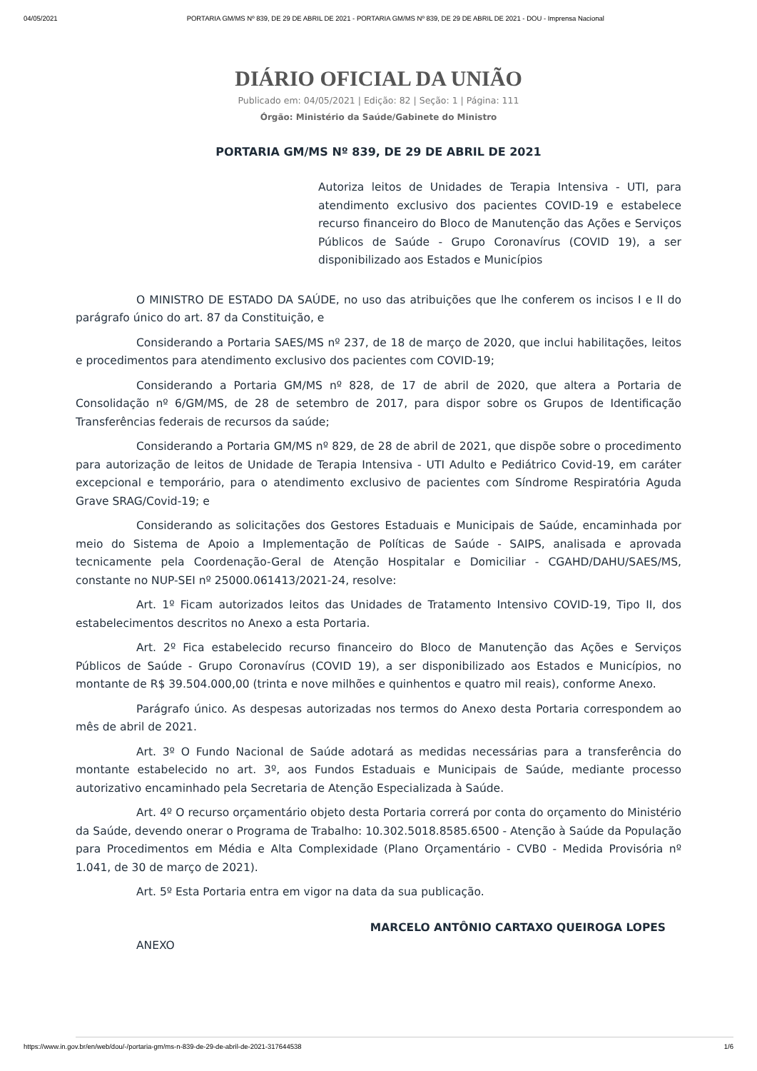04/05/2021 PORTARIA GM/MS Nº 839, DE 29 DE ABRIL DE 2021 - PORTARIA GM/MS Nº 839, DE 29 DE ABRIL DE 2021 - DOU - Imprensa Nacional
DIÁRIO OFICIAL DA UNIÃO
Publicado em: 04/05/2021 | Edição: 82 | Seção: 1 | Página: 111
Órgão: Ministério da Saúde/Gabinete do Ministro
PORTARIA GM/MS Nº 839, DE 29 DE ABRIL DE 2021
Autoriza leitos de Unidades de Terapia Intensiva - UTI, para atendimento exclusivo dos pacientes COVID-19 e estabelece recurso financeiro do Bloco de Manutenção das Ações e Serviços Públicos de Saúde - Grupo Coronavírus (COVID 19), a ser disponibilizado aos Estados e Municípios
O MINISTRO DE ESTADO DA SAÚDE, no uso das atribuições que lhe conferem os incisos I e II do parágrafo único do art. 87 da Constituição, e
Considerando a Portaria SAES/MS nº 237, de 18 de março de 2020, que inclui habilitações, leitos e procedimentos para atendimento exclusivo dos pacientes com COVID-19;
Considerando a Portaria GM/MS nº 828, de 17 de abril de 2020, que altera a Portaria de Consolidação nº 6/GM/MS, de 28 de setembro de 2017, para dispor sobre os Grupos de Identificação Transferências federais de recursos da saúde;
Considerando a Portaria GM/MS nº 829, de 28 de abril de 2021, que dispõe sobre o procedimento para autorização de leitos de Unidade de Terapia Intensiva - UTI Adulto e Pediátrico Covid-19, em caráter excepcional e temporário, para o atendimento exclusivo de pacientes com Síndrome Respiratória Aguda Grave SRAG/Covid-19; e
Considerando as solicitações dos Gestores Estaduais e Municipais de Saúde, encaminhada por meio do Sistema de Apoio a Implementação de Políticas de Saúde - SAIPS, analisada e aprovada tecnicamente pela Coordenação-Geral de Atenção Hospitalar e Domiciliar - CGAHD/DAHU/SAES/MS, constante no NUP-SEI nº 25000.061413/2021-24, resolve:
Art. 1º Ficam autorizados leitos das Unidades de Tratamento Intensivo COVID-19, Tipo II, dos estabelecimentos descritos no Anexo a esta Portaria.
Art. 2º Fica estabelecido recurso financeiro do Bloco de Manutenção das Ações e Serviços Públicos de Saúde - Grupo Coronavírus (COVID 19), a ser disponibilizado aos Estados e Municípios, no montante de R$ 39.504.000,00 (trinta e nove milhões e quinhentos e quatro mil reais), conforme Anexo.
Parágrafo único. As despesas autorizadas nos termos do Anexo desta Portaria correspondem ao mês de abril de 2021.
Art. 3º O Fundo Nacional de Saúde adotará as medidas necessárias para a transferência do montante estabelecido no art. 3º, aos Fundos Estaduais e Municipais de Saúde, mediante processo autorizativo encaminhado pela Secretaria de Atenção Especializada à Saúde.
Art. 4º O recurso orçamentário objeto desta Portaria correrá por conta do orçamento do Ministério da Saúde, devendo onerar o Programa de Trabalho: 10.302.5018.8585.6500 - Atenção à Saúde da População para Procedimentos em Média e Alta Complexidade (Plano Orçamentário - CVB0 - Medida Provisória nº 1.041, de 30 de março de 2021).
Art. 5º Esta Portaria entra em vigor na data da sua publicação.
MARCELO ANTÔNIO CARTAXO QUEIROGA LOPES
ANEXO
https://www.in.gov.br/en/web/dou/-/portaria-gm/ms-n-839-de-29-de-abril-de-2021-317644538 1/6